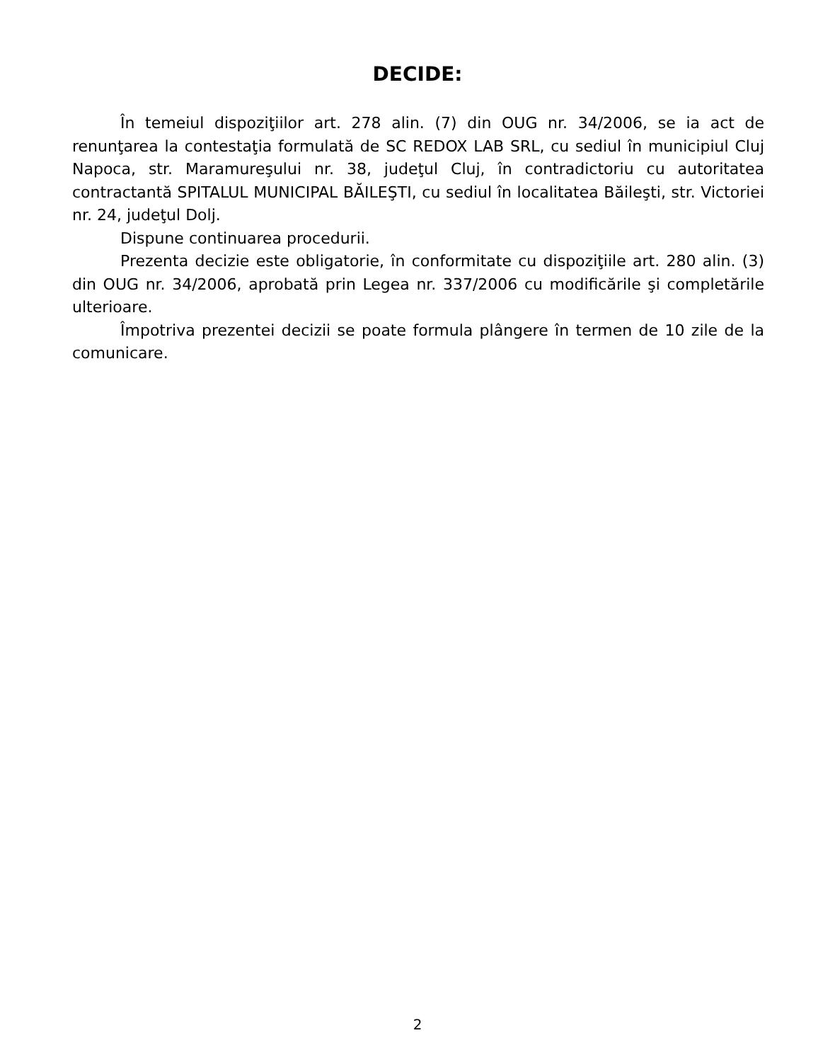DECIDE:
În temeiul dispoziţiilor art. 278 alin. (7) din OUG nr. 34/2006, se ia act de renunţarea la contestaţia formulată de SC REDOX LAB SRL, cu sediul în municipiul Cluj Napoca, str. Maramureşului nr. 38, judeţul Cluj, în contradictoriu cu autoritatea contractantă SPITALUL MUNICIPAL BĂILEŞTI, cu sediul în localitatea Băileşti, str. Victoriei nr. 24, judeţul Dolj.
Dispune continuarea procedurii.
Prezenta decizie este obligatorie, în conformitate cu dispoziţiile art. 280 alin. (3) din OUG nr. 34/2006, aprobată prin Legea nr. 337/2006 cu modificările şi completările ulterioare.
Împotriva prezentei decizii se poate formula plângere în termen de 10 zile de la comunicare.
2